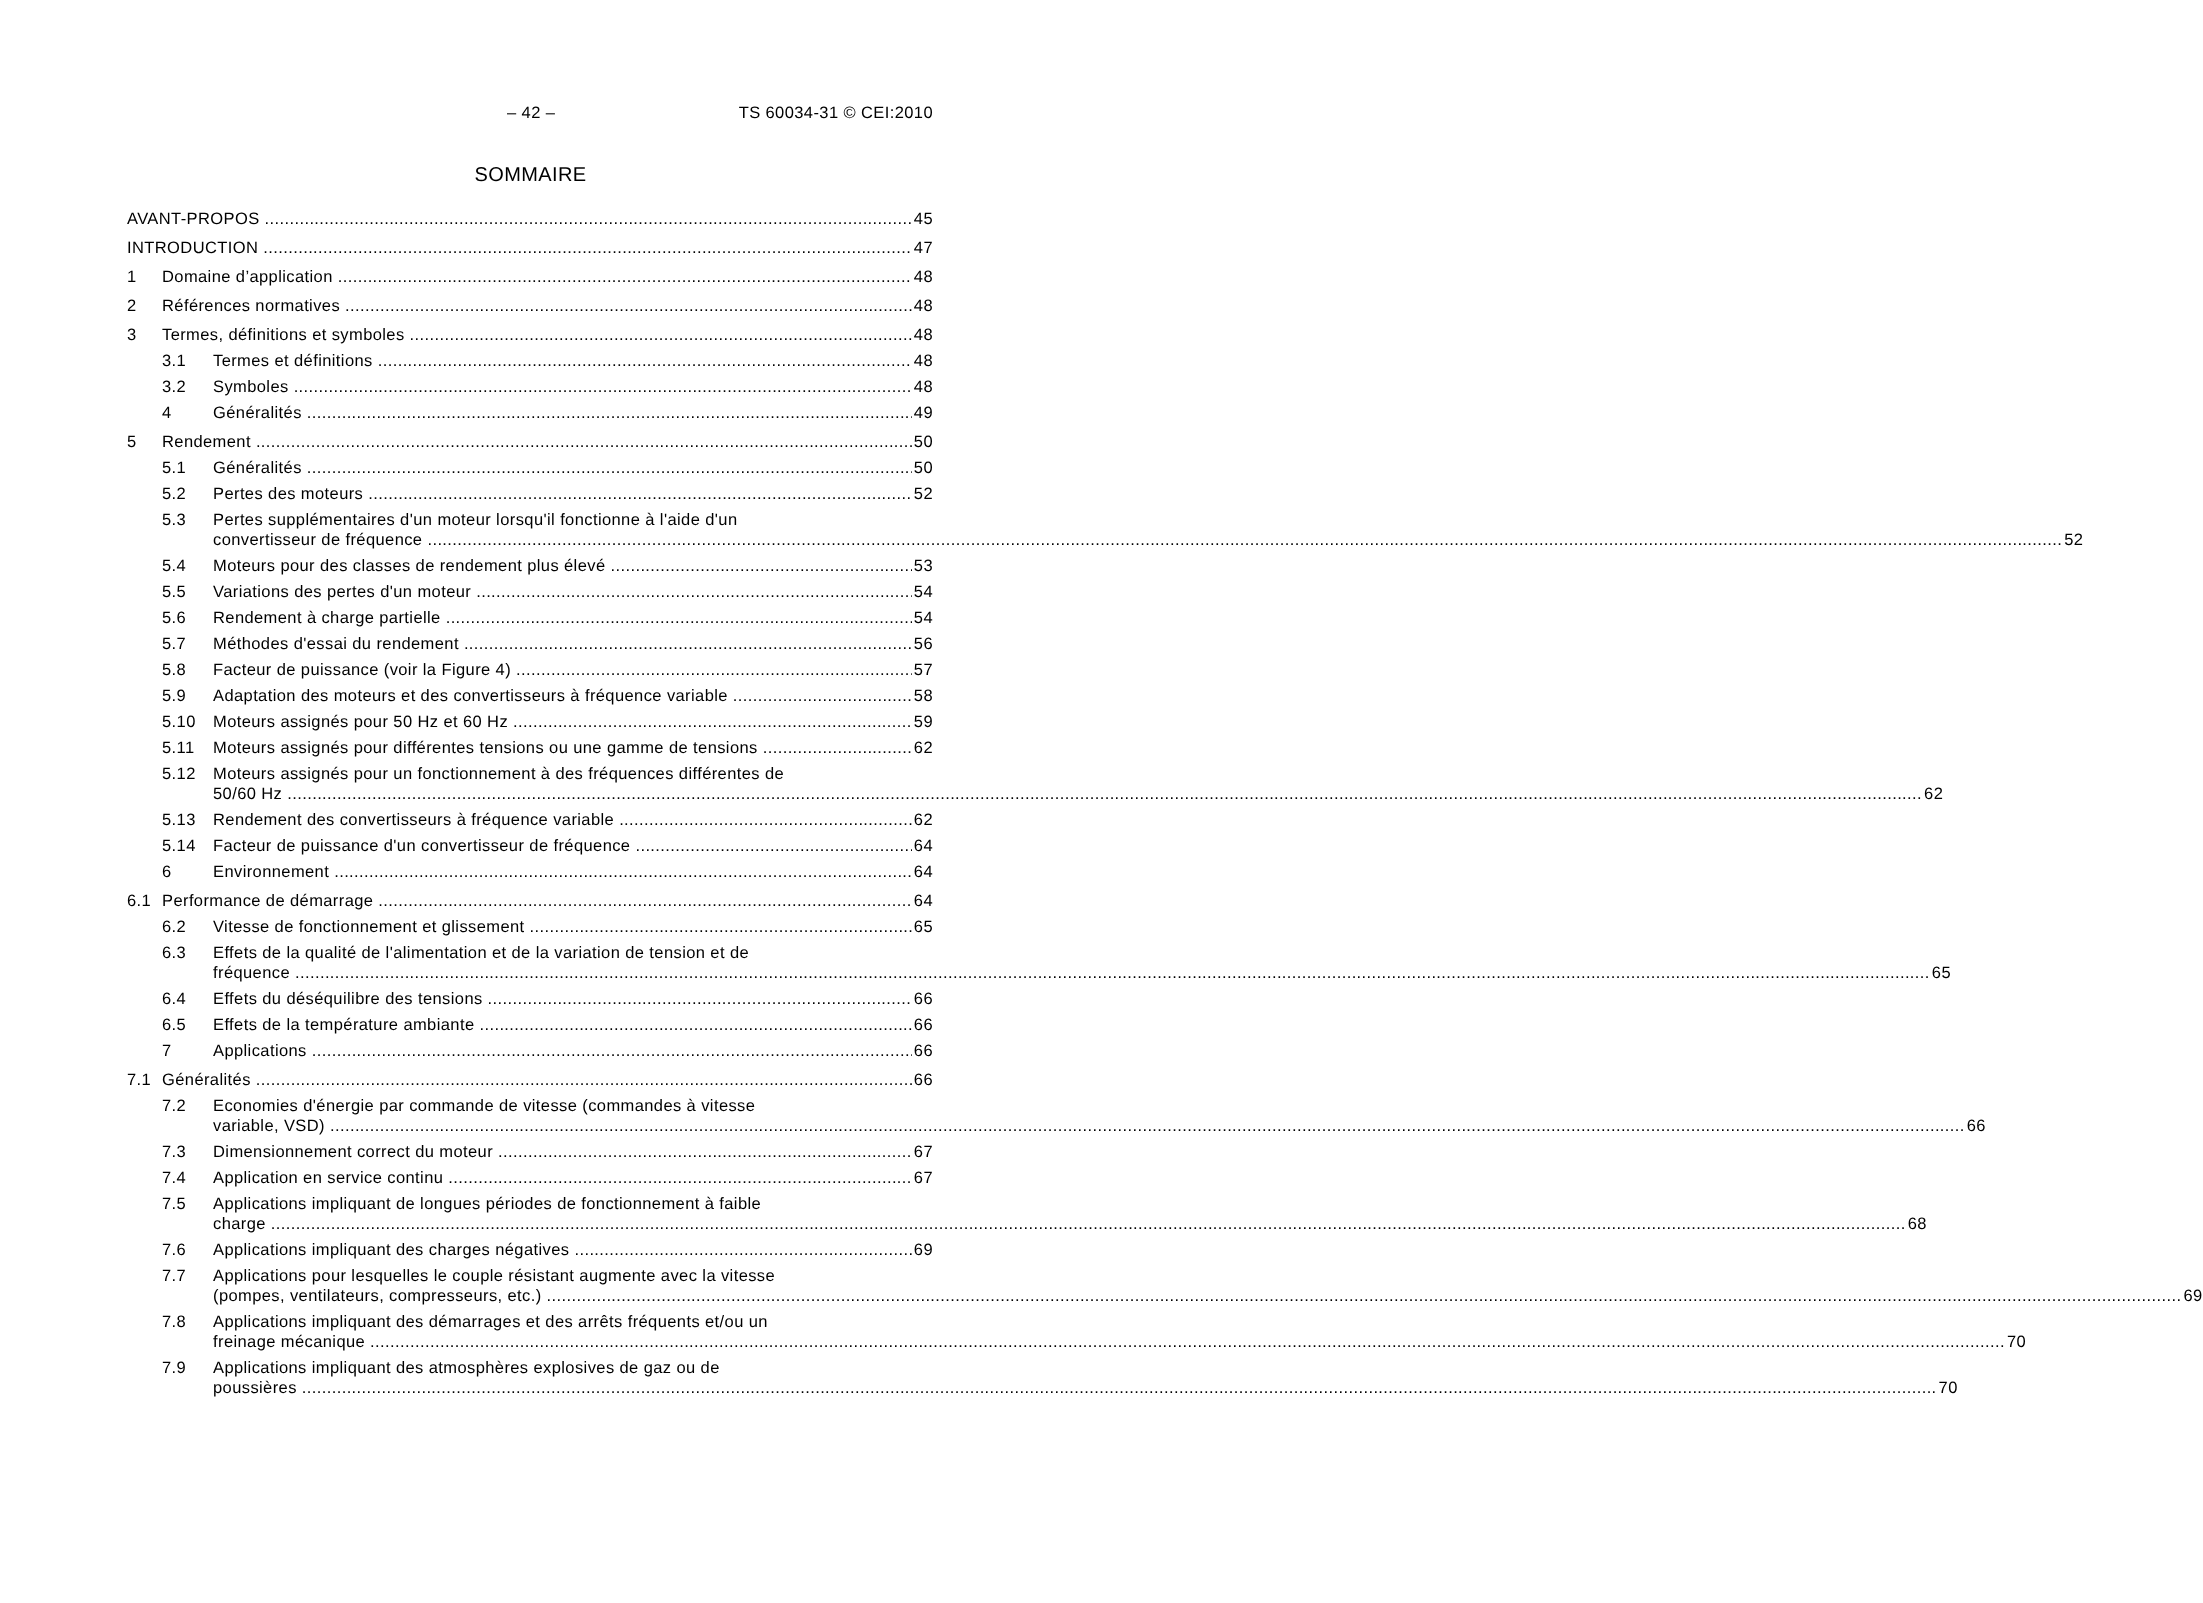– 42 – TS 60034-31 © CEI:2010
SOMMAIRE
AVANT-PROPOS 45
INTRODUCTION 47
1 Domaine d’application 48
2 Références normatives 48
3 Termes, définitions et symboles 48
3.1 Termes et définitions 48
3.2 Symboles 48
4 Généralités 49
5 Rendement 50
5.1 Généralités 50
5.2 Pertes des moteurs 52
5.3 Pertes supplémentaires d'un moteur lorsqu'il fonctionne à l'aide d'un
convertisseur de fréquence 52
5.4 Moteurs pour des classes de rendement plus élevé 53
5.5 Variations des pertes d'un moteur 54
5.6 Rendement à charge partielle 54
5.7 Méthodes d'essai du rendement 56
5.8 Facteur de puissance (voir la Figure 4) 57
5.9 Adaptation des moteurs et des convertisseurs à fréquence variable 58
5.10 Moteurs assignés pour 50 Hz et 60 Hz 59
5.11 Moteurs assignés pour différentes tensions ou une gamme de tensions 62
5.12 Moteurs assignés pour un fonctionnement à des fréquences différentes de
50/60 Hz 62
5.13 Rendement des convertisseurs à fréquence variable 62
5.14 Facteur de puissance d'un convertisseur de fréquence 64
6 Environnement 64
6.1 Performance de démarrage 64
6.2 Vitesse de fonctionnement et glissement 65
6.3 Effets de la qualité de l'alimentation et de la variation de tension et de
fréquence 65
6.4 Effets du déséquilibre des tensions 66
6.5 Effets de la température ambiante 66
7 Applications 66
7.1 Généralités 66
7.2 Economies d'énergie par commande de vitesse (commandes à vitesse
variable, VSD) 66
7.3 Dimensionnement correct du moteur 67
7.4 Application en service continu 67
7.5 Applications impliquant de longues périodes de fonctionnement à faible
charge 68
7.6 Applications impliquant des charges négatives 69
7.7 Applications pour lesquelles le couple résistant augmente avec la vitesse
(pompes, ventilateurs, compresseurs, etc.) 69
7.8 Applications impliquant des démarrages et des arrêts fréquents et/ou un
freinage mécanique 70
7.9 Applications impliquant des atmosphères explosives de gaz ou de
poussières 70